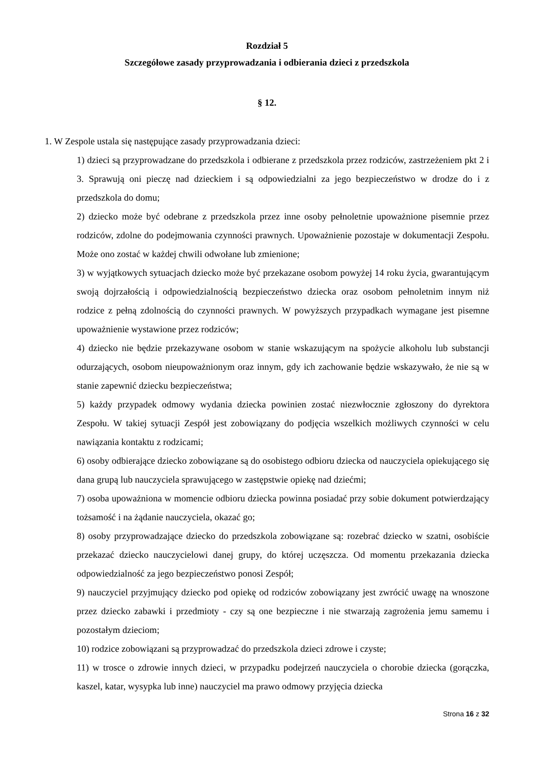Rozdział 5
Szczegółowe zasady przyprowadzania i odbierania dzieci z przedszkola
§ 12.
1. W Zespole ustala się następujące zasady przyprowadzania dzieci:
1) dzieci są przyprowadzane do przedszkola i odbierane z przedszkola przez rodziców, zastrzeżeniem pkt 2 i 3. Sprawują oni pieczę nad dzieckiem i są odpowiedzialni za jego bezpieczeństwo w drodze do i z przedszkola do domu;
2) dziecko może być odebrane z przedszkola przez inne osoby pełnoletnie upoważnione pisemnie przez rodziców, zdolne do podejmowania czynności prawnych. Upoważnienie pozostaje w dokumentacji Zespołu. Może ono zostać w każdej chwili odwołane lub zmienione;
3) w wyjątkowych sytuacjach dziecko może być przekazane osobom powyżej 14 roku życia, gwarantującym swoją dojrzałością i odpowiedzialnością bezpieczeństwo dziecka oraz osobom pełnoletnim innym niż rodzice z pełną zdolnością do czynności prawnych. W powyższych przypadkach wymagane jest pisemne upoważnienie wystawione przez rodziców;
4) dziecko nie będzie przekazywane osobom w stanie wskazującym na spożycie alkoholu lub substancji odurzających, osobom nieupoważnionym oraz innym, gdy ich zachowanie będzie wskazywało, że nie są w stanie zapewnić dziecku bezpieczeństwa;
5) każdy przypadek odmowy wydania dziecka powinien zostać niezwłocznie zgłoszony do dyrektora Zespołu. W takiej sytuacji Zespół jest zobowiązany do podjęcia wszelkich możliwych czynności w celu nawiązania kontaktu z rodzicami;
6) osoby odbierające dziecko zobowiązane są do osobistego odbioru dziecka od nauczyciela opiekującego się dana grupą lub nauczyciela sprawującego w zastępstwie opiekę nad dziećmi;
7) osoba upoważniona w momencie odbioru dziecka powinna posiadać przy sobie dokument potwierdzający tożsamość i na żądanie nauczyciela, okazać go;
8) osoby przyprowadzające dziecko do przedszkola zobowiązane są: rozebrać dziecko w szatni, osobiście przekazać dziecko nauczycielowi danej grupy, do której uczęszcza. Od momentu przekazania dziecka odpowiedzialność za jego bezpieczeństwo ponosi Zespół;
9) nauczyciel przyjmujący dziecko pod opiekę od rodziców zobowiązany jest zwrócić uwagę na wnoszone przez dziecko zabawki i przedmioty - czy są one bezpieczne i nie stwarzają zagrożenia jemu samemu i pozostałym dzieciom;
10) rodzice zobowiązani są przyprowadzać do przedszkola dzieci zdrowe i czyste;
11) w trosce o zdrowie innych dzieci, w przypadku podejrzeń nauczyciela o chorobie dziecka (gorączka, kaszel, katar, wysypka lub inne) nauczyciel ma prawo odmowy przyjęcia dziecka
Strona 16 z 32